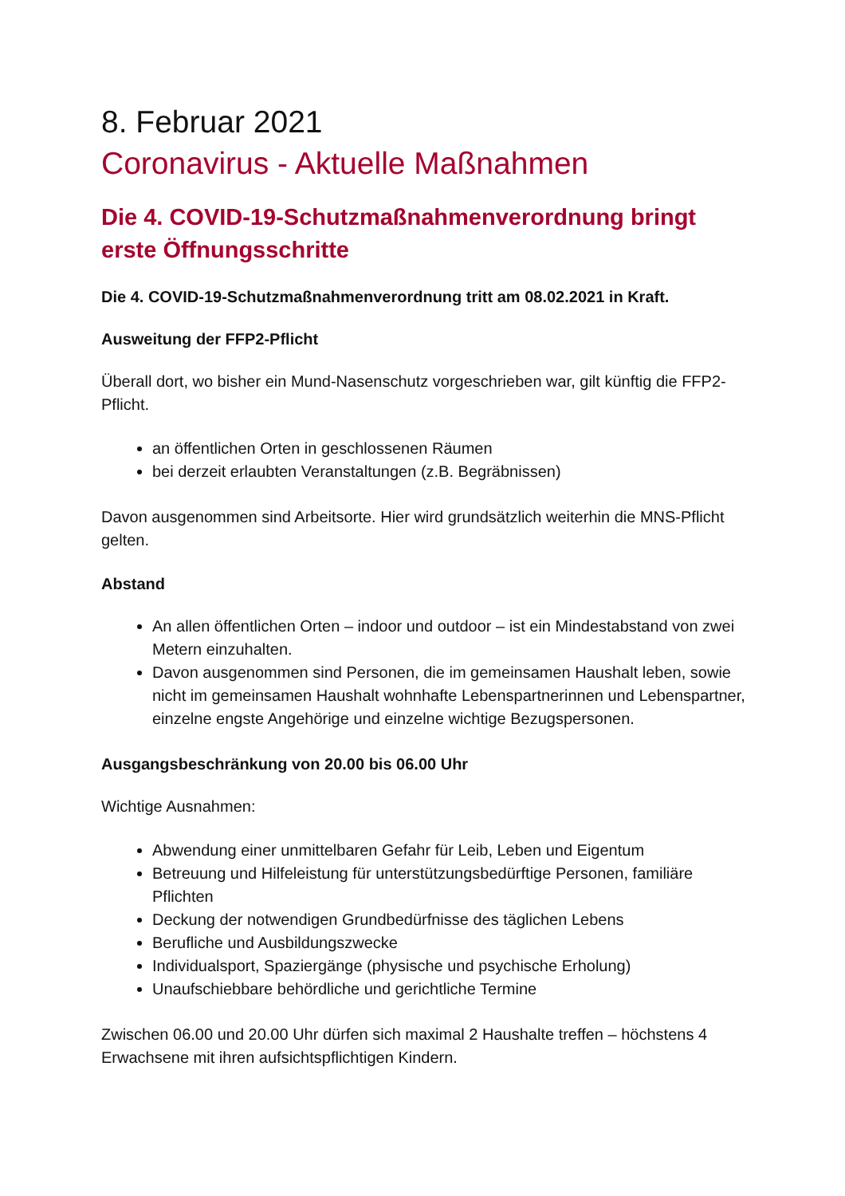8. Februar 2021
Coronavirus - Aktuelle Maßnahmen
Die 4. COVID-19-Schutzmaßnahmenverordnung bringt erste Öffnungsschritte
Die 4. COVID-19-Schutzmaßnahmenverordnung tritt am 08.02.2021 in Kraft.
Ausweitung der FFP2-Pflicht
Überall dort, wo bisher ein Mund-Nasenschutz vorgeschrieben war, gilt künftig die FFP2-Pflicht.
an öffentlichen Orten in geschlossenen Räumen
bei derzeit erlaubten Veranstaltungen (z.B. Begräbnissen)
Davon ausgenommen sind Arbeitsorte. Hier wird grundsätzlich weiterhin die MNS-Pflicht gelten.
Abstand
An allen öffentlichen Orten – indoor und outdoor – ist ein Mindestabstand von zwei Metern einzuhalten.
Davon ausgenommen sind Personen, die im gemeinsamen Haushalt leben, sowie nicht im gemeinsamen Haushalt wohnhafte Lebenspartnerinnen und Lebenspartner, einzelne engste Angehörige und einzelne wichtige Bezugspersonen.
Ausgangsbeschränkung von 20.00 bis 06.00 Uhr
Wichtige Ausnahmen:
Abwendung einer unmittelbaren Gefahr für Leib, Leben und Eigentum
Betreuung und Hilfeleistung für unterstützungsbedürftige Personen, familiäre Pflichten
Deckung der notwendigen Grundbedürfnisse des täglichen Lebens
Berufliche und Ausbildungszwecke
Individualsport, Spaziergänge (physische und psychische Erholung)
Unaufschiebbare behördliche und gerichtliche Termine
Zwischen 06.00 und 20.00 Uhr dürfen sich maximal 2 Haushalte treffen – höchstens 4 Erwachsene mit ihren aufsichtspflichtigen Kindern.